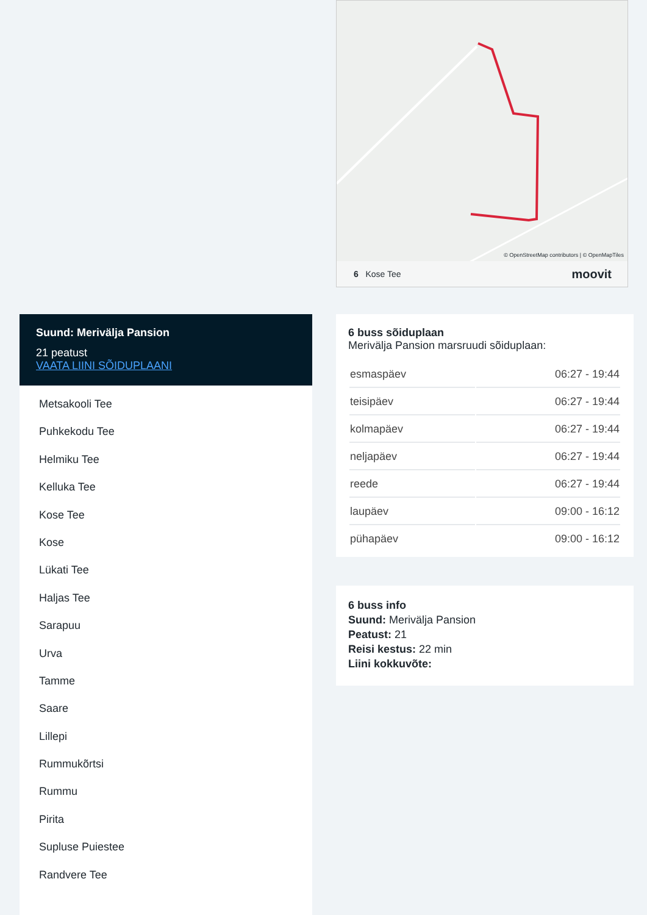© OpenStreetMap contributors | © OpenMapTiles
6 Kose Tee moovit
Suund: Merivälja Pansion
21 peatust
VAATA LIINI SÕIDUPLAANI
Metsakooli Tee
Puhkekodu Tee
Helmiku Tee
Kelluka Tee
Kose Tee
Kose
Lükati Tee
Haljas Tee
Sarapuu
Urva
Tamme
Saare
Lillepi
Rummukõrtsi
Rummu
Pirita
Supluse Puiestee
Randvere Tee
6 buss sõiduplaan
Merivälja Pansion marsruudi sõiduplaan:
| esmaspäev | 06:27 - 19:44 |
| teisipäev | 06:27 - 19:44 |
| kolmapäev | 06:27 - 19:44 |
| neljapäev | 06:27 - 19:44 |
| reede | 06:27 - 19:44 |
| laupäev | 09:00 - 16:12 |
| pühapäev | 09:00 - 16:12 |
6 buss info
Suund: Merivälja Pansion
Peatust: 21
Reisi kestus: 22 min
Liini kokkuvõte: